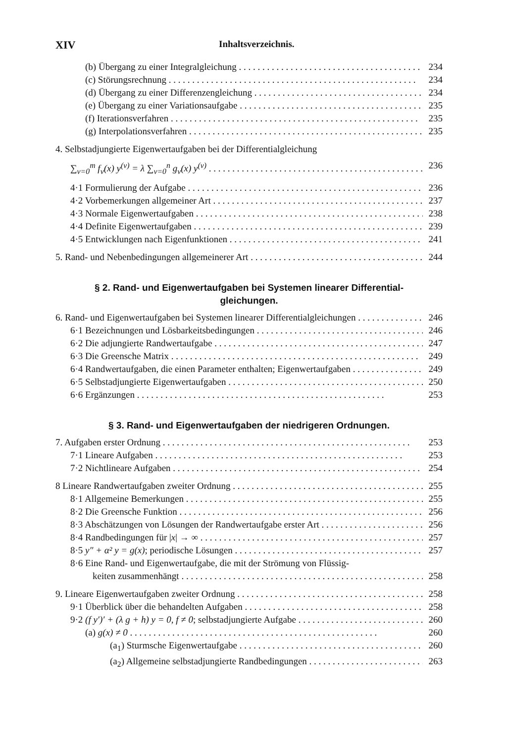XIV Inhaltsverzeichnis.
(b) Übergang zu einer Integralgleichung 234
(c) Störungsrechnung 234
(d) Übergang zu einer Differenzengleichung 234
(e) Übergang zu einer Variationsaufgabe 235
(f) Iterationsverfahren 235
(g) Interpolationsverfahren 235
4. Selbstadjungierte Eigenwertaufgaben bei der Differentialgleichung
∑<sub>ν=0</sub><sup>m</sup> f<sub>ν</sub>(x) y<sup>(ν)</sup> = λ ∑<sub>ν=0</sub><sup>n</sup> g<sub>ν</sub>(x) y<sup>(ν)</sup> 236
4·1 Formulierung der Aufgabe 236
4·2 Vorbemerkungen allgemeiner Art 237
4·3 Normale Eigenwertaufgaben 238
4·4 Definite Eigenwertaufgaben 239
4·5 Entwicklungen nach Eigenfunktionen 241
5. Rand- und Nebenbedingungen allgemeinerer Art 244
§ 2. Rand- und Eigenwertaufgaben bei Systemen linearer Differential-
gleichungen.
6. Rand- und Eigenwertaufgaben bei Systemen linearer Differentialgleichungen 246
6·1 Bezeichnungen und Lösbarkeitsbedingungen 246
6·2 Die adjungierte Randwertaufgabe 247
6·3 Die Greensche Matrix 249
6·4 Randwertaufgaben, die einen Parameter enthalten; Eigenwertaufgaben 249
6·5 Selbstadjungierte Eigenwertaufgaben 250
6·6 Ergänzungen 253
§ 3. Rand- und Eigenwertaufgaben der niedrigeren Ordnungen.
7. Aufgaben erster Ordnung 253
7·1 Lineare Aufgaben 253
7·2 Nichtlineare Aufgaben 254
8 Lineare Randwertaufgaben zweiter Ordnung 255
8·1 Allgemeine Bemerkungen 255
8·2 Die Greensche Funktion 256
8·3 Abschätzungen von Lösungen der Randwertaufgabe erster Art 256
8·4 Randbedingungen für |x| → ∞ 257
8·5 y″ + α² y = g(x); periodische Lösungen 257
8·6 Eine Rand- und Eigenwertaufgabe, die mit der Strömung von Flüssig-
keiten zusammenhängt 258
9. Lineare Eigenwertaufgaben zweiter Ordnung 258
9·1 Überblick über die behandelten Aufgaben 258
9·2 (f y′)′ + (λ g + h) y = 0, f ≠ 0; selbstadjungierte Aufgabe 260
(a) g(x) ≠ 0 260
(a<sub>1</sub>) Sturmsche Eigenwertaufgabe 260
(a<sub>2</sub>) Allgemeine selbstadjungierte Randbedingungen 263